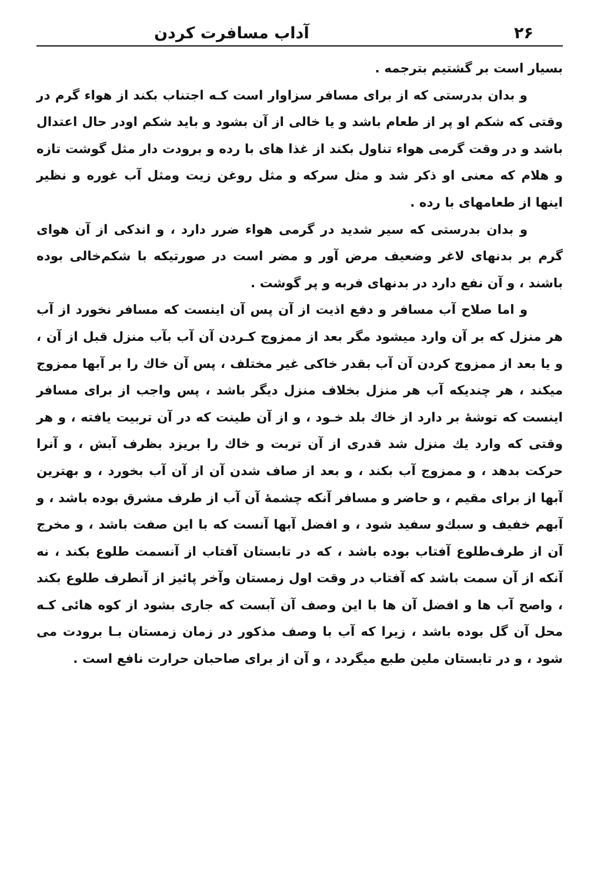۲۶ آداب مسافرت کردن
بسیار است بر گشتیم بترجمه .
و بدان بدرستی که از برای مسافر سزاوار است کـه اجتناب بکند از هواء گرم در وقتی که شکم او پر از طعام باشد و یا خالی از آن بشود و باید شکم اودر حال اعتدال باشد و در وقت گرمی هواء تناول بکند از غذا های با رده و برودت دار مثل گوشت تازه و هلام که معنی او ذکر شد و مثل سرکه و مثل روغن زیت ومثل آب غوره و نظیر اینها از طعامهای با رده .
و بدان بدرستی که سیر شدید در گرمی هواء ضرر دارد ، و اندکی از آن هوای گرم بر بدنهای لاغر وضعیف مرض آور و مضر است در صورتیکه با شکم‌خالی بوده باشند ، و آن نفع دارد در بدنهای فربه و پر گوشت .
و اما صلاح آب مسافر و دفع اذیت از آن پس آن اینست که مسافر نخورد از آب هر منزل که بر آن وارد میشود مگر بعد از ممزوج کـردن آن آب بآب منزل قبل از آن ، و یا بعد از ممزوج کردن آن آب بقدر خاکی غیر مختلف ، پس آن خاك را بر آبها ممزوج میکند ، هر چندیکه آب هر منزل بخلاف منزل دیگر باشد ، پس واجب از برای مسافر اینست که توشهٔ بر دارد از خاك بلد خـود ، و از آن طینت که در آن تربیت یافته ، و هر وقتی که وارد یك منزل شد قدری از آن تربت و خاك را بریزد بظرف آبش ، و آنرا حرکت بدهد ، و ممزوج آب بکند ، و بعد از صاف شدن آن از آن آب بخورد ، و بهترین آبها از برای مقیم ، و حاضر و مسافر آنکه چشمهٔ آن آب از طرف مشرق بوده باشد ، و آبهم خفیف و سبك‌و سفید شود ، و افضل آبها آنست که با این صفت باشد ، و مخرج آن از طرف‌طلوع آفتاب بوده باشد ، که در تابستان آفتاب از آنسمت طلوع بکند ، نه آنکه از آن سمت باشد که آفتاب در وقت اول زمستان وآخر پائیز از آنطرف طلوع بکند ، واصح آب ها و افضل آن ها با این وصف آن آبست که جاری بشود از کوه هائی کـه محل آن گل بوده باشد ، زیرا که آب با وصف مذکور در زمان زمستان بـا برودت می شود ، و در تابستان ملین طبع میگردد ، و آن از برای صاحبان حرارت نافع است .